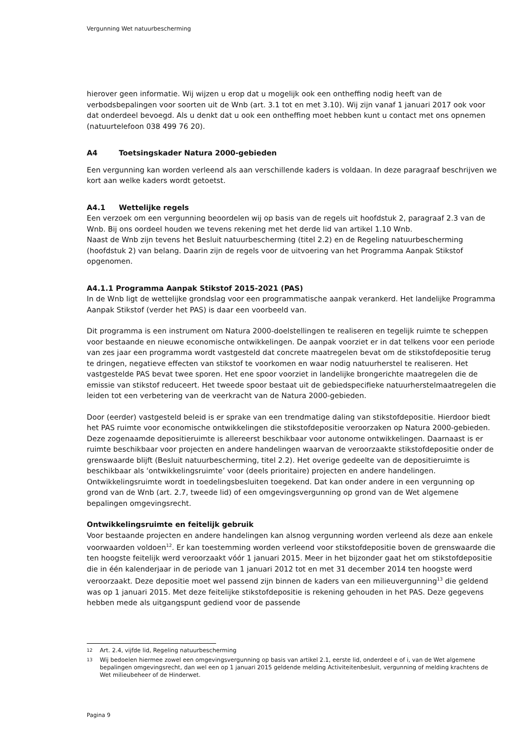Vergunning Wet natuurbescherming
hierover geen informatie. Wij wijzen u erop dat u mogelijk ook een ontheffing nodig heeft van de verbodsbepalingen voor soorten uit de Wnb (art. 3.1 tot en met 3.10). Wij zijn vanaf 1 januari 2017 ook voor dat onderdeel bevoegd. Als u denkt dat u ook een ontheffing moet hebben kunt u contact met ons opnemen (natuurtelefoon 038 499 76 20).
A4 Toetsingskader Natura 2000-gebieden
Een vergunning kan worden verleend als aan verschillende kaders is voldaan. In deze paragraaf beschrijven we kort aan welke kaders wordt getoetst.
A4.1 Wettelijke regels
Een verzoek om een vergunning beoordelen wij op basis van de regels uit hoofdstuk 2, paragraaf 2.3 van de Wnb. Bij ons oordeel houden we tevens rekening met het derde lid van artikel 1.10 Wnb.
Naast de Wnb zijn tevens het Besluit natuurbescherming (titel 2.2) en de Regeling natuurbescherming (hoofdstuk 2) van belang. Daarin zijn de regels voor de uitvoering van het Programma Aanpak Stikstof opgenomen.
A4.1.1 Programma Aanpak Stikstof 2015-2021 (PAS)
In de Wnb ligt de wettelijke grondslag voor een programmatische aanpak verankerd. Het landelijke Programma Aanpak Stikstof (verder het PAS) is daar een voorbeeld van.
Dit programma is een instrument om Natura 2000-doelstellingen te realiseren en tegelijk ruimte te scheppen voor bestaande en nieuwe economische ontwikkelingen. De aanpak voorziet er in dat telkens voor een periode van zes jaar een programma wordt vastgesteld dat concrete maatregelen bevat om de stikstofdepositie terug te dringen, negatieve effecten van stikstof te voorkomen en waar nodig natuurherstel te realiseren. Het vastgestelde PAS bevat twee sporen. Het ene spoor voorziet in landelijke brongerichte maatregelen die de emissie van stikstof reduceert. Het tweede spoor bestaat uit de gebiedspecifieke natuurherstelmaatregelen die leiden tot een verbetering van de veerkracht van de Natura 2000-gebieden.
Door (eerder) vastgesteld beleid is er sprake van een trendmatige daling van stikstofdepositie. Hierdoor biedt het PAS ruimte voor economische ontwikkelingen die stikstofdepositie veroorzaken op Natura 2000-gebieden. Deze zogenaamde depositieruimte is allereerst beschikbaar voor autonome ontwikkelingen. Daarnaast is er ruimte beschikbaar voor projecten en andere handelingen waarvan de veroorzaakte stikstofdepositie onder de grenswaarde blijft (Besluit natuurbescherming, titel 2.2). Het overige gedeelte van de depositieruimte is beschikbaar als ‘ontwikkelingsruimte’ voor (deels prioritaire) projecten en andere handelingen. Ontwikkelingsruimte wordt in toedelingsbesluiten toegekend. Dat kan onder andere in een vergunning op grond van de Wnb (art. 2.7, tweede lid) of een omgevingsvergunning op grond van de Wet algemene bepalingen omgevingsrecht.
Ontwikkelingsruimte en feitelijk gebruik
Voor bestaande projecten en andere handelingen kan alsnog vergunning worden verleend als deze aan enkele voorwaarden voldoen<sup>12</sup>. Er kan toestemming worden verleend voor stikstofdepositie boven de grenswaarde die ten hoogste feitelijk werd veroorzaakt vóór 1 januari 2015. Meer in het bijzonder gaat het om stikstofdepositie die in één kalenderjaar in de periode van 1 januari 2012 tot en met 31 december 2014 ten hoogste werd veroorzaakt. Deze depositie moet wel passend zijn binnen de kaders van een milieuvergunning<sup>13</sup> die geldend was op 1 januari 2015. Met deze feitelijke stikstofdepositie is rekening gehouden in het PAS. Deze gegevens hebben mede als uitgangspunt gediend voor de passende
<sup>12</sup> Art. 2.4, vijfde lid, Regeling natuurbescherming
<sup>13</sup> Wij bedoelen hiermee zowel een omgevingsvergunning op basis van artikel 2.1, eerste lid, onderdeel e of i, van de Wet algemene bepalingen omgevingsrecht, dan wel een op 1 januari 2015 geldende melding Activiteitenbesluit, vergunning of melding krachtens de Wet milieubeheer of de Hinderwet.
Pagina 9